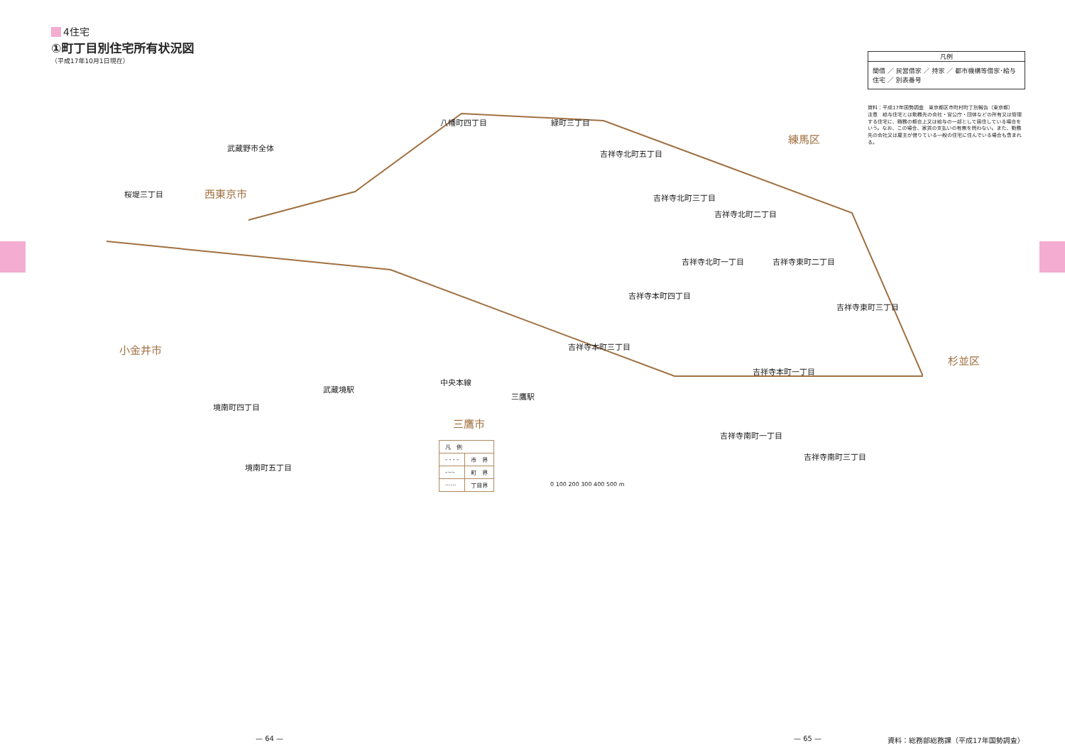4住宅
①町丁目別住宅所有状況図
（平成17年10月1日現在）
凡例
間借 ／ 民営借家 ／ 持家 ／ 都市機構等借家･給与住宅 ／ 別表番号
資料：平成17年国勢調査　東京都区市町村町丁別報告（東京都）
注意　給与住宅とは勤務先の会社・官公庁・団体などの所有又は管理する住宅に、職務の都合上又は給与の一部として居住している場合をいう。なお、この場合、家賃の支払いの有無を問わない。また、勤務先の会社又は雇主が借りている一般の住宅に住んでいる場合も含まれる。
武蔵野市全体
西東京市
練馬区
小金井市
杉並区
三鷹市
桜堤三丁目
八幡町四丁目 緑町三丁目
吉祥寺北町五丁目
吉祥寺北町三丁目
吉祥寺北町二丁目
吉祥寺北町一丁目 吉祥寺東町二丁目
吉祥寺本町四丁目
吉祥寺東町三丁目
吉祥寺本町三丁目
吉祥寺本町一丁目
中央本線
三鷹駅
武蔵境駅
境南町四丁目
境南町五丁目
吉祥寺南町一丁目
吉祥寺南町三丁目
| 凡 例 | |
| - - - - | 市 界 |
| -·-·- | 町 界 |
| ······ | 丁目界 |
0 100 200 300 400 500 m
— 64 — — 65 —
資料：総務部総務課（平成17年国勢調査）